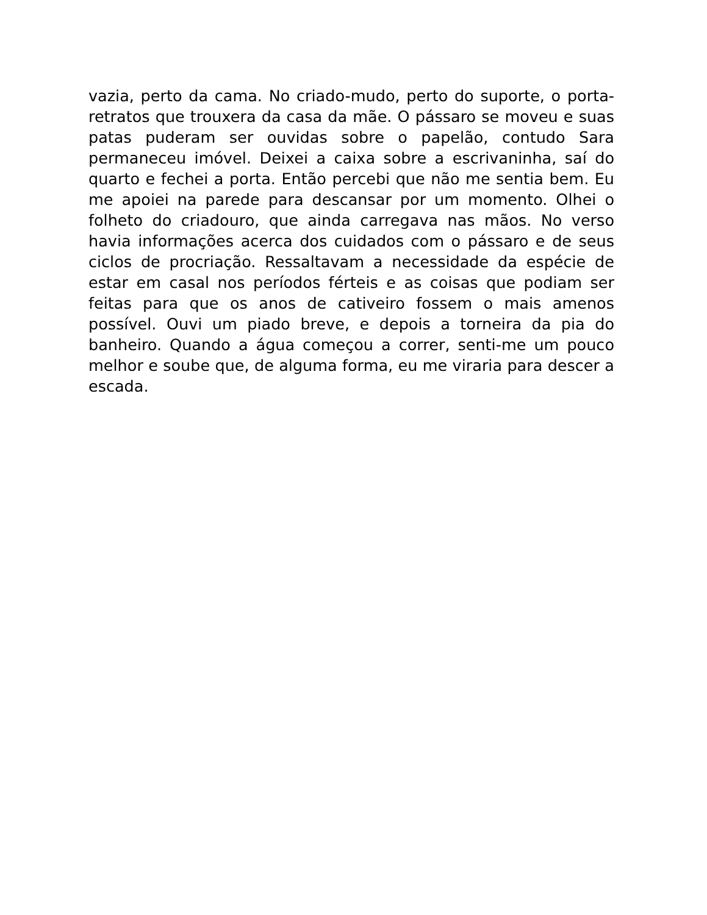vazia, perto da cama. No criado-mudo, perto do suporte, o porta-retratos que trouxera da casa da mãe. O pássaro se moveu e suas patas puderam ser ouvidas sobre o papelão, contudo Sara permaneceu imóvel. Deixei a caixa sobre a escrivaninha, saí do quarto e fechei a porta. Então percebi que não me sentia bem. Eu me apoiei na parede para descansar por um momento. Olhei o folheto do criadouro, que ainda carregava nas mãos. No verso havia informações acerca dos cuidados com o pássaro e de seus ciclos de procriação. Ressaltavam a necessidade da espécie de estar em casal nos períodos férteis e as coisas que podiam ser feitas para que os anos de cativeiro fossem o mais amenos possível. Ouvi um piado breve, e depois a torneira da pia do banheiro. Quando a água começou a correr, senti-me um pouco melhor e soube que, de alguma forma, eu me viraria para descer a escada.